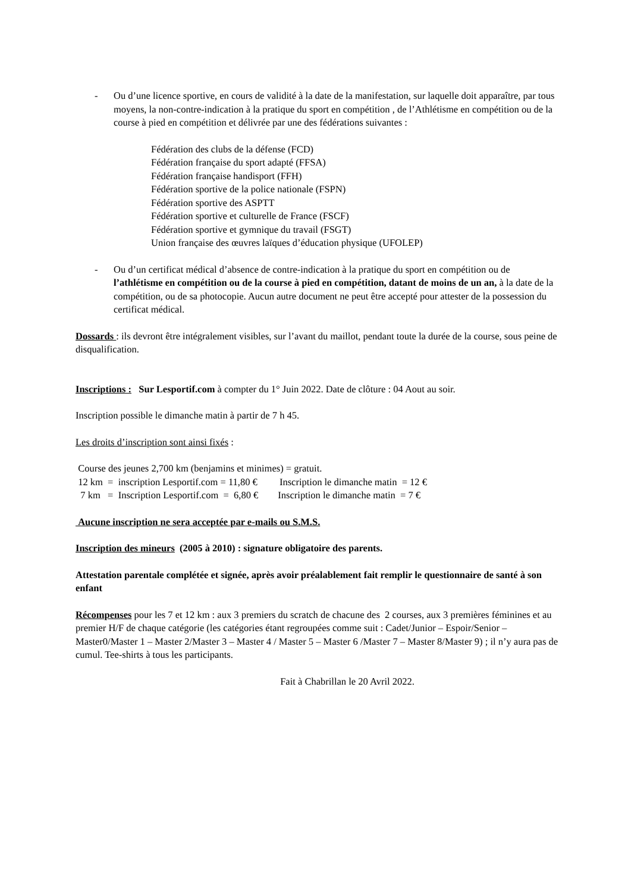- Ou d’une licence sportive, en cours de validité à la date de la manifestation, sur laquelle doit apparaître, par tous moyens, la non-contre-indication à la pratique du sport en compétition , de l’Athlétisme en compétition ou de la course à pied en compétition et délivrée par une des fédérations suivantes :
Fédération des clubs de la défense (FCD)
Fédération française du sport adapté (FFSA)
Fédération française handisport (FFH)
Fédération sportive de la police nationale (FSPN)
Fédération sportive des ASPTT
Fédération sportive et culturelle de France (FSCF)
Fédération sportive et gymnique du travail (FSGT)
Union française des œuvres laïques d’éducation physique (UFOLEP)
- Ou d’un certificat médical d’absence de contre-indication à la pratique du sport en compétition ou de l’athlétisme en compétition ou de la course à pied en compétition, datant de moins de un an, à la date de la compétition, ou de sa photocopie. Aucun autre document ne peut être accepté pour attester de la possession du certificat médical.
Dossards : ils devront être intégralement visibles, sur l’avant du maillot, pendant toute la durée de la course, sous peine de disqualification.
Inscriptions : Sur Lesportif.com à compter du 1° Juin 2022. Date de clôture : 04 Aout au soir.
Inscription possible le dimanche matin à partir de 7 h 45.
Les droits d’inscription sont ainsi fixés :
Course des jeunes 2,700 km (benjamins et minimes) = gratuit.
12 km = inscription Lesportif.com = 11,80 € Inscription le dimanche matin = 12 €
7 km = Inscription Lesportif.com = 6,80 € Inscription le dimanche matin = 7 €
Aucune inscription ne sera acceptée par e-mails ou S.M.S.
Inscription des mineurs (2005 à 2010) : signature obligatoire des parents.
Attestation parentale complétée et signée, après avoir préalablement fait remplir le questionnaire de santé à son enfant
Récompenses pour les 7 et 12 km : aux 3 premiers du scratch de chacune des 2 courses, aux 3 premières féminines et au premier H/F de chaque catégorie (les catégories étant regroupées comme suit : Cadet/Junior – Espoir/Senior – Master0/Master 1 – Master 2/Master 3 – Master 4 / Master 5 – Master 6 /Master 7 – Master 8/Master 9) ; il n’y aura pas de cumul. Tee-shirts à tous les participants.
Fait à Chabrillan le 20 Avril 2022.